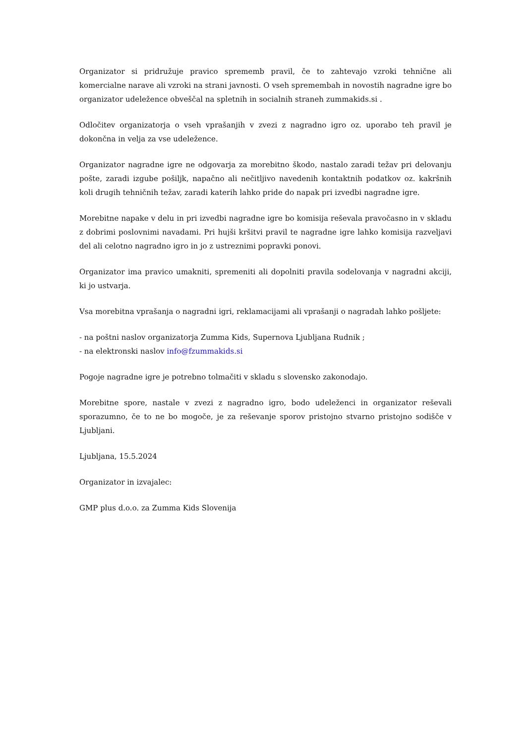Organizator si pridružuje pravico sprememb pravil, če to zahtevajo vzroki tehnične ali komercialne narave ali vzroki na strani javnosti. O vseh spremembah in novostih nagradne igre bo organizator udeležence obveščal na spletnih in socialnih straneh zummakids.si .
Odločitev organizatorja o vseh vprašanjih v zvezi z nagradno igro oz. uporabo teh pravil je dokončna in velja za vse udeležence.
Organizator nagradne igre ne odgovarja za morebitno škodo, nastalo zaradi težav pri delovanju pošte, zaradi izgube pošiljk, napačno ali nečitljivo navedenih kontaktnih podatkov oz. kakršnih koli drugih tehničnih težav, zaradi katerih lahko pride do napak pri izvedbi nagradne igre.
Morebitne napake v delu in pri izvedbi nagradne igre bo komisija reševala pravočasno in v skladu z dobrimi poslovnimi navadami. Pri hujši kršitvi pravil te nagradne igre lahko komisija razveljavi del ali celotno nagradno igro in jo z ustreznimi popravki ponovi.
Organizator ima pravico umakniti, spremeniti ali dopolniti pravila sodelovanja v nagradni akciji, ki jo ustvarja.
Vsa morebitna vprašanja o nagradni igri, reklamacijami ali vprašanji o nagradah lahko pošljete:
- na poštni naslov organizatorja Zumma Kids, Supernova Ljubljana Rudnik ;
- na elektronski naslov info@fzummakids.si
Pogoje nagradne igre je potrebno tolmačiti v skladu s slovensko zakonodajo.
Morebitne spore, nastale v zvezi z nagradno igro, bodo udeleženci in organizator reševali sporazumno, če to ne bo mogoče, je za reševanje sporov pristojno stvarno pristojno sodišče v Ljubljani.
Ljubljana, 15.5.2024
Organizator in izvajalec:
GMP plus d.o.o. za Zumma Kids Slovenija